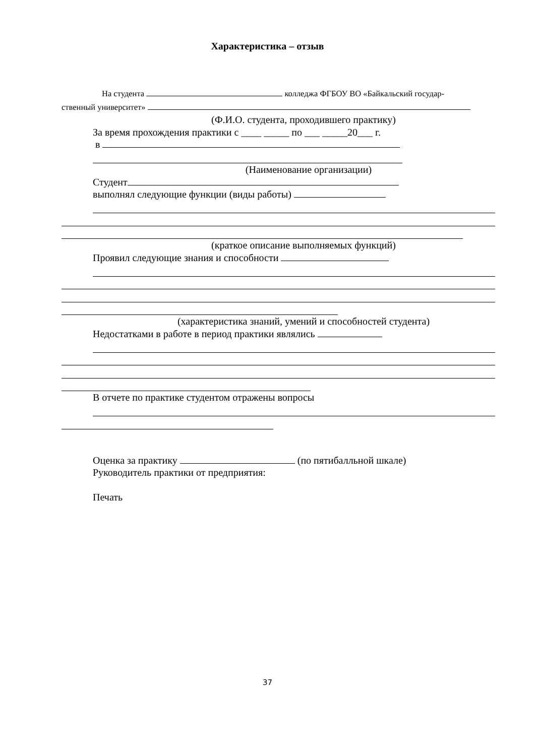Характеристика – отзыв
На студента колледжа ФГБОУ ВО «Байкальский государ-
ственный университет»
(Ф.И.О. студента, проходившего практику)
За время прохождения практики с ____ _____ по ___ _____20___ г.
в
(Наименование организации)
Студент
выполнял следующие функции (виды работы)
(краткое описание выполняемых функций)
Проявил следующие знания и способности
(характеристика знаний, умений и способностей студента)
Недостатками в работе в период практики являлись
В отчете по практике студентом отражены вопросы
Оценка за практику (по пятибалльной шкале)
Руководитель практики от предприятия:
Печать
37